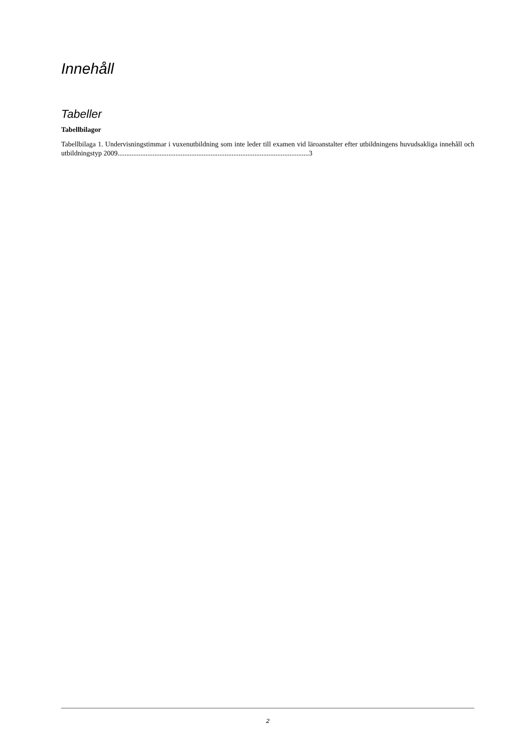Innehåll
Tabeller
Tabellbilagor
Tabellbilaga 1. Undervisningstimmar i vuxenutbildning som inte leder till examen vid läroanstalter efter utbildningens huvudsakliga innehåll och utbildningstyp 2009.............................................................................................................3
2